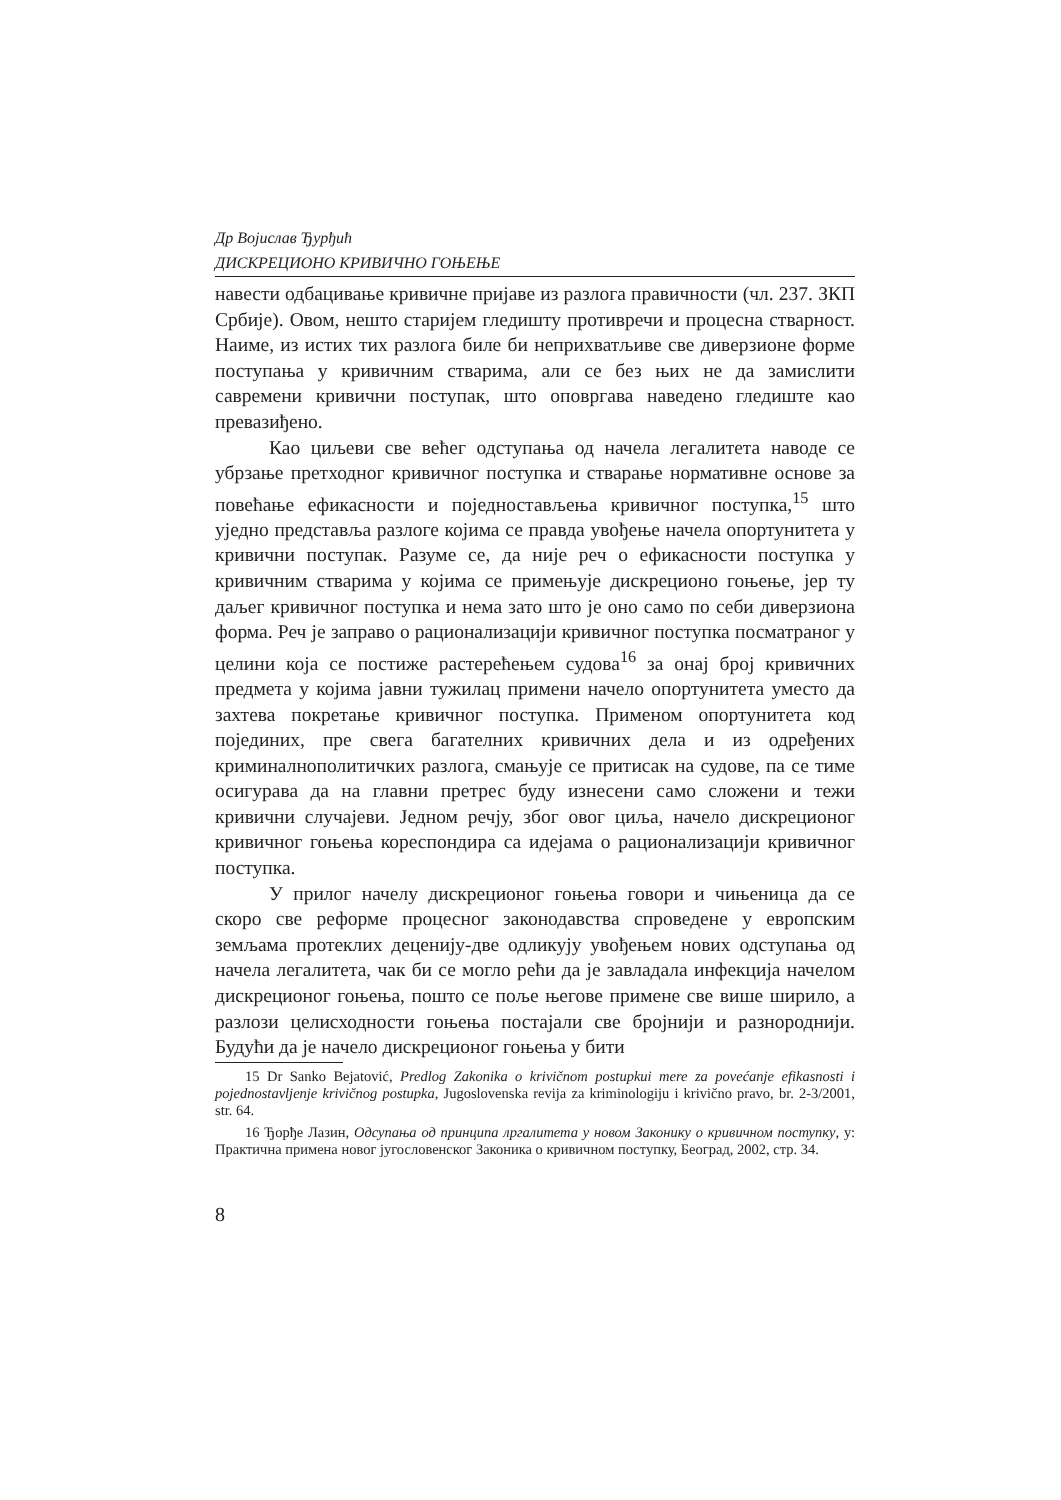Др Војислав Ђурђић
ДИСКРЕЦИОНО КРИВИЧНО ГОЊЕЊЕ
навести одбацивање кривичне пријаве из разлога правичности (чл. 237. ЗКП Србије). Овом, нешто старијем гледишту противречи и процесна стварност. Наиме, из истих тих разлога биле би неприхватљиве све диверзионе форме поступања у кривичним стварима, али се без њих не да замислити савремени кривични поступак, што оповргава наведено гледиште као превазиђено.
Као циљеви све већег одступања од начела легалитета наводе се убрзање претходног кривичног поступка и стварање нормативне основе за повећање ефикасности и поједностављења кривичног поступка,<sup>15</sup> што уједно представља разлоге којима се правда увођење начела опортунитета у кривични поступак. Разуме се, да није реч о ефикасности поступка у кривичним стварима у којима се примењује дискреционо гоњење, јер ту даљег кривичног поступка и нема зато што је оно само по себи диверзиона форма. Реч је заправо о рационализацији кривичног поступка посматраног у целини која се постиже растерећењем судова<sup>16</sup> за онај број кривичних предмета у којима јавни тужилац примени начело опортунитета уместо да захтева покретање кривичног поступка. Применом опортунитета код појединих, пре свега багателних кривичних дела и из одређених криминалнополитичких разлога, смањује се притисак на судове, па се тиме осигурава да на главни претрес буду изнесени само сложени и тежи кривични случајеви. Једном речју, због овог циља, начело дискреционог кривичног гоњења кореспондира са идејама о рационализацији кривичног поступка.
У прилог начелу дискреционог гоњења говори и чињеница да се скоро све реформе процесног законодавства спроведене у европским земљама протеклих деценију-две одликују увођењем нових одступања од начела легалитета, чак би се могло рећи да је завладала инфекција начелом дискреционог гоњења, пошто се поље његове примене све више ширило, а разлози целисходности гоњења постајали све бројнији и разнороднији. Будући да је начело дискреционог гоњења у бити
15 Dr Sanko Bejatović, Predlog Zakonika o krivičnom postupkui mere za povećanje efikasnosti i pojednostavljenje krivičnog postupka, Jugoslovenska revija za kriminologiju i krivično pravo, br. 2-3/2001, str. 64.
16 Ђорђе Лазин, Одсупања од принципа лргалитета у новом Законику о кривичном поступку, у: Практична примена новог југословенског Законика о кривичном поступку, Београд, 2002, стр. 34.
8